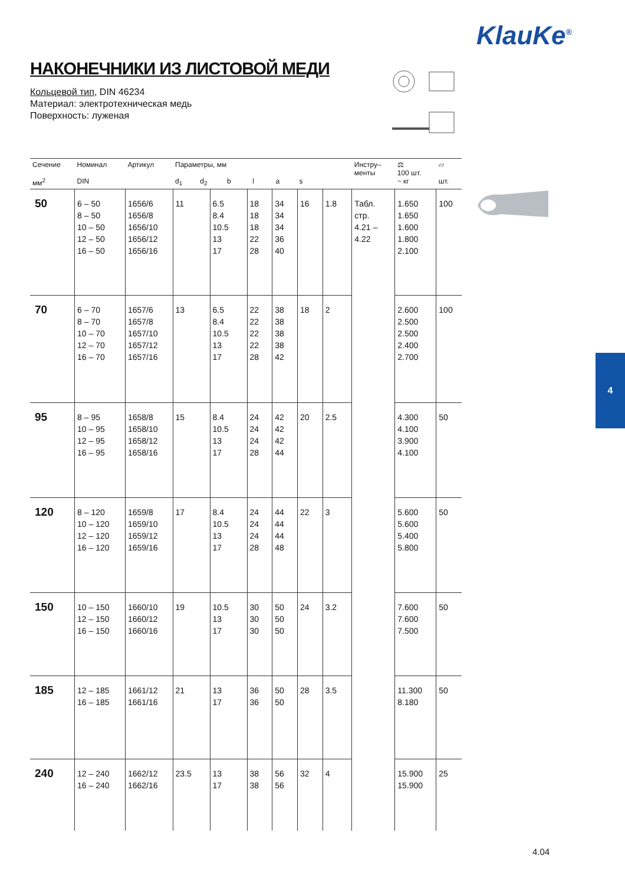KlauKe<sup>®</sup>
НАКОНЕЧНИКИ ИЗ ЛИСТОВОЙ МЕДИ
Кольцевой тип, DIN 46234
Материал: электротехническая медь
Поверхность: луженая
| Сечение мм<sup>2</sup> | Номинал DIN | Артикул | Параметры, мм d<sub>1</sub> d<sub>2</sub> b l a s | | | | | | Инстру– менты | ⚖ 100 шт. ~ кг | ▱ шт. |
| --- | --- | --- | --- | --- | --- | --- | --- | --- | --- | --- | --- |
| 50 | 6 – 50 8 – 50 10 – 50 12 – 50 16 – 50 | 1656/6 1656/8 1656/10 1656/12 1656/16 | 11 | 6.5 8.4 10.5 13 17 | 18 18 18 22 28 | 34 34 34 36 40 | 16 | 1.8 | Табл. стр. 4.21 – 4.22 | 1.650 1.650 1.600 1.800 2.100 | 100 |
| 70 | 6 – 70 8 – 70 10 – 70 12 – 70 16 – 70 | 1657/6 1657/8 1657/10 1657/12 1657/16 | 13 | 6.5 8.4 10.5 13 17 | 22 22 22 22 28 | 38 38 38 38 42 | 18 | 2 | | 2.600 2.500 2.500 2.400 2.700 | 100 |
| 95 | 8 – 95 10 – 95 12 – 95 16 – 95 | 1658/8 1658/10 1658/12 1658/16 | 15 | 8.4 10.5 13 17 | 24 24 24 28 | 42 42 42 44 | 20 | 2.5 | | 4.300 4.100 3.900 4.100 | 50 |
| 120 | 8 – 120 10 – 120 12 – 120 16 – 120 | 1659/8 1659/10 1659/12 1659/16 | 17 | 8.4 10.5 13 17 | 24 24 24 28 | 44 44 44 48 | 22 | 3 | | 5.600 5.600 5.400 5.800 | 50 |
| 150 | 10 – 150 12 – 150 16 – 150 | 1660/10 1660/12 1660/16 | 19 | 10.5 13 17 | 30 30 30 | 50 50 50 | 24 | 3.2 | | 7.600 7.600 7.500 | 50 |
| 185 | 12 – 185 16 – 185 | 1661/12 1661/16 | 21 | 13 17 | 36 36 | 50 50 | 28 | 3.5 | | 11.300 8.180 | 50 |
| 240 | 12 – 240 16 – 240 | 1662/12 1662/16 | 23.5 | 13 17 | 38 38 | 56 56 | 32 | 4 | | 15.900 15.900 | 25 |
4
4.04